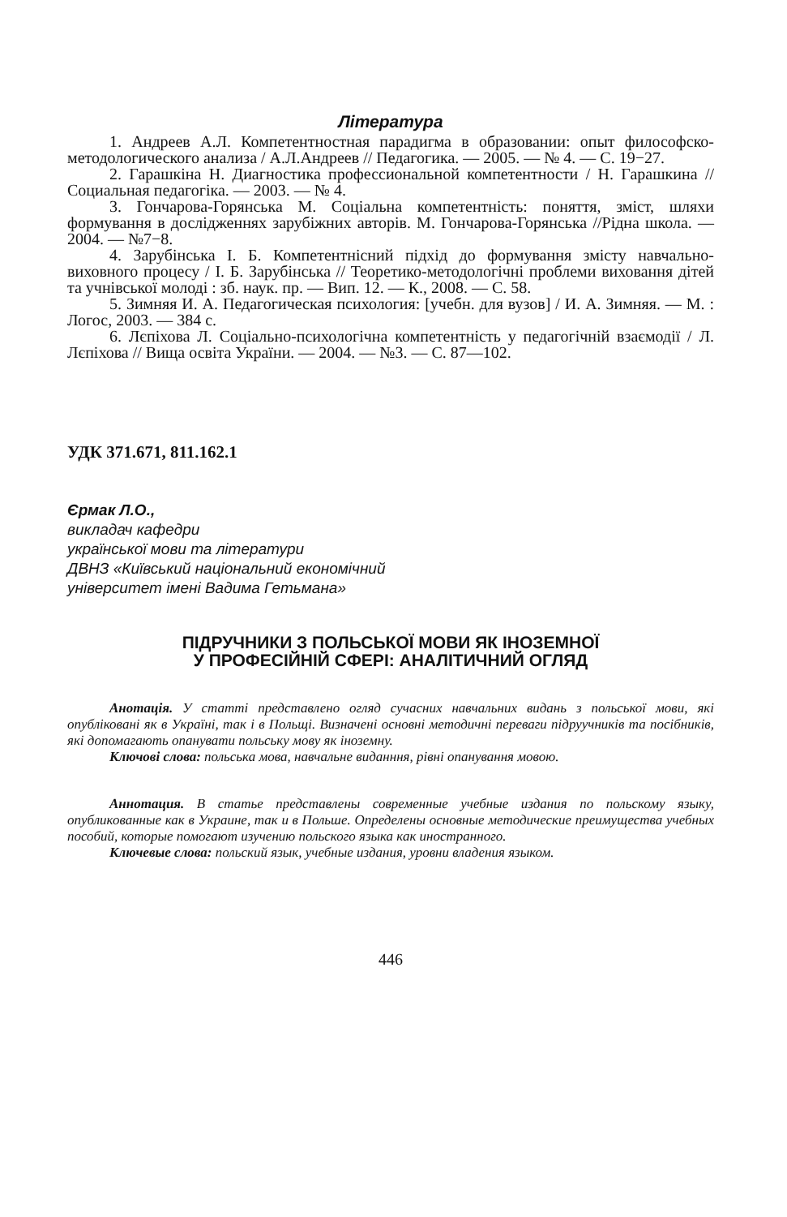Література
1. Андреев А.Л. Компетентностная парадигма в образовании: опыт философско-методологического анализа / А.Л.Андреев // Педагогика. — 2005. — № 4. — С. 19−27.
2. Гарашкіна Н. Диагностика профессиональной компетентности / Н. Гарашкина // Социальная педагогіка. — 2003. — № 4.
3. Гончарова-Горянська М. Соціальна компетентність: поняття, зміст, шляхи формування в дослідженнях зарубіжних авторів. М. Гончарова-Горянська //Рідна школа. — 2004. — №7−8.
4. Зарубінська І. Б. Компетентнісний підхід до формування змісту навчально-виховного процесу / І. Б. Зарубінська // Теоретико-методологічні проблеми виховання дітей та учнівської молоді : зб. наук. пр. — Вип. 12. — К., 2008. — С. 58.
5. Зимняя И. А. Педагогическая психология: [учебн. для вузов] / И. А. Зимняя. — М. : Логос, 2003. — 384 с.
6. Лєпіхова Л. Соціально-психологічна компетентність у педагогічній взаємодії / Л. Лєпіхова // Вища освіта України. — 2004. — №3. — С. 87—102.
УДК 371.671, 811.162.1
Єрмак Л.О.,
викладач кафедри
української мови та літератури
ДВНЗ «Київський національний економічний
університет імені Вадима Гетьмана»
ПІДРУЧНИКИ З ПОЛЬСЬКОЇ МОВИ ЯК ІНОЗЕМНОЇ
У ПРОФЕСІЙНІЙ СФЕРІ: АНАЛІТИЧНИЙ ОГЛЯД
Анотація. У статті представлено огляд сучасних навчальних видань з польської мови, які опубліковані як в Україні, так і в Польщі. Визначені основні методичні переваги підруучників та посібників, які допомагають опанувати польську мову як іноземну.
Ключові слова: польська мова, навчальне виданння, рівні опанування мовою.
Аннотация. В статье представлены современные учебные издания по польскому языку, опубликованные как в Украине, так и в Польше. Определены основные методические преимущества учебных пособий, которые помогают изучению польского языка как иностранного.
Ключевые слова: польский язык, учебные издания, уровни владения языком.
446